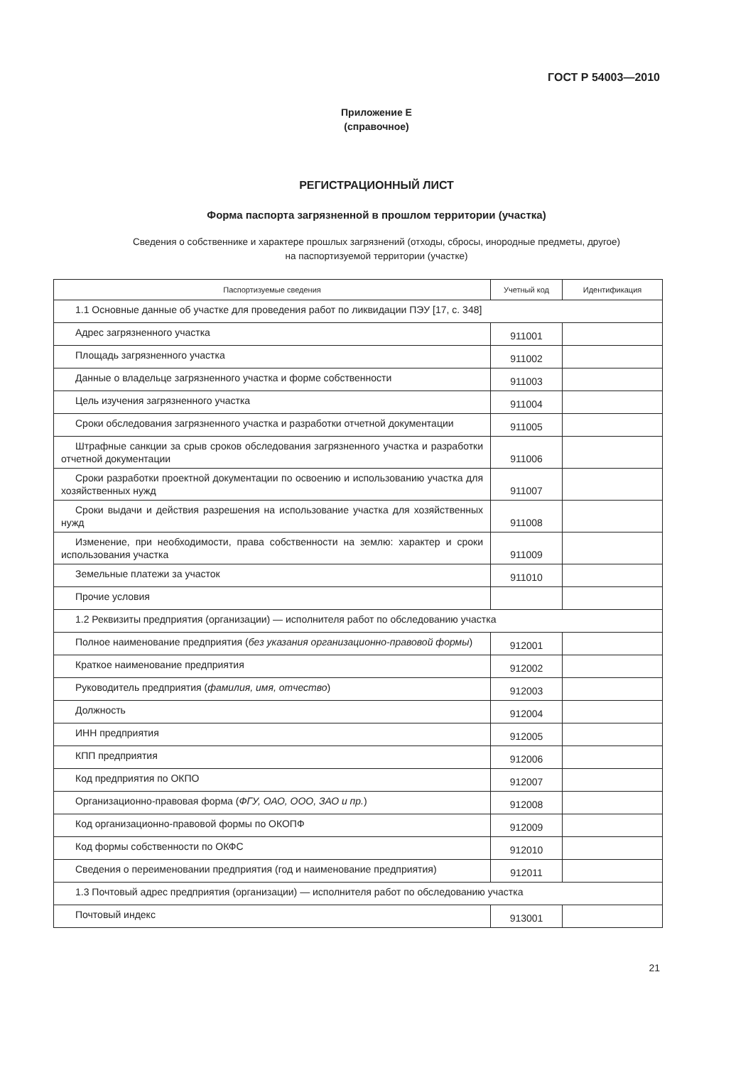ГОСТ Р 54003—2010
Приложение Е
(справочное)
РЕГИСТРАЦИОННЫЙ ЛИСТ
Форма паспорта загрязненной в прошлом территории (участка)
Сведения о собственнике и характере прошлых загрязнений (отходы, сбросы, инородные предметы, другое)
на паспортизуемой территории (участке)
| Паспортизуемые сведения | Учетный код | Идентификация |
| --- | --- | --- |
| 1.1 Основные данные об участке для проведения работ по ликвидации ПЭУ [17, с. 348] | | |
| Адрес загрязненного участка | 911001 | |
| Площадь загрязненного участка | 911002 | |
| Данные о владельце загрязненного участка и форме собственности | 911003 | |
| Цель изучения загрязненного участка | 911004 | |
| Сроки обследования загрязненного участка и разработки отчетной документации | 911005 | |
| Штрафные санкции за срыв сроков обследования загрязненного участка и разработки отчетной документации | 911006 | |
| Сроки разработки проектной документации по освоению и использованию участка для хозяйственных нужд | 911007 | |
| Сроки выдачи и действия разрешения на использование участка для хозяйственных нужд | 911008 | |
| Изменение, при необходимости, права собственности на землю: характер и сроки использования участка | 911009 | |
| Земельные платежи за участок | 911010 | |
| Прочие условия | | |
| 1.2 Реквизиты предприятия (организации) — исполнителя работ по обследованию участка | | |
| Полное наименование предприятия ( без указания организационно-правовой формы ) | 912001 | |
| Краткое наименование предприятия | 912002 | |
| Руководитель предприятия ( фамилия, имя, отчество ) | 912003 | |
| Должность | 912004 | |
| ИНН предприятия | 912005 | |
| КПП предприятия | 912006 | |
| Код предприятия по ОКПО | 912007 | |
| Организационно-правовая форма ( ФГУ, ОАО, ООО, ЗАО и пр. ) | 912008 | |
| Код организационно-правовой формы по ОКОПФ | 912009 | |
| Код формы собственности по ОКФС | 912010 | |
| Сведения о переименовании предприятия (год и наименование предприятия) | 912011 | |
| 1.3 Почтовый адрес предприятия (организации) — исполнителя работ по обследованию участка | | |
| Почтовый индекс | 913001 | |
21